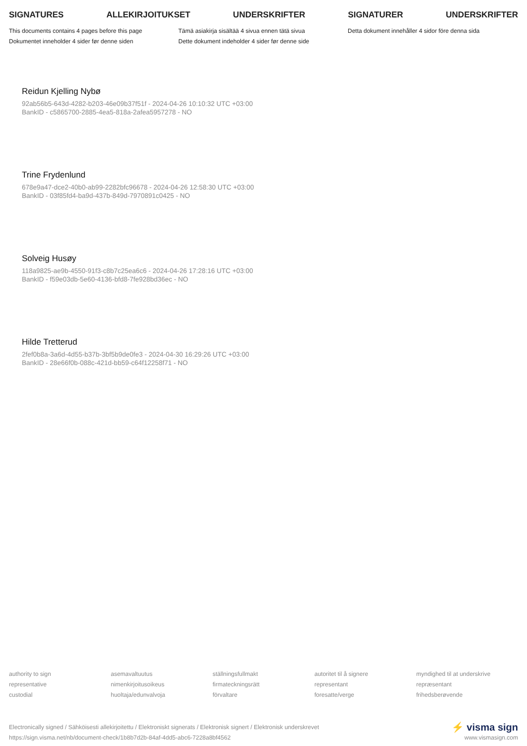SIGNATURES ALLEKIRJOITUKSET UNDERSKRIFTER SIGNATURER UNDERSKRIFTER
This documents contains 4 pages before this page
Dokumentet inneholder 4 sider før denne siden
Tämä asiakirja sisältää 4 sivua ennen tätä sivua
Dette dokument indeholder 4 sider før denne side
Detta dokument innehåller 4 sidor före denna sida
Reidun Kjelling Nybø
92ab56b5-643d-4282-b203-46e09b37f51f - 2024-04-26 10:10:32 UTC +03:00
BankID - c5865700-2885-4ea5-818a-2afea5957278 - NO
Trine Frydenlund
678e9a47-dce2-40b0-ab99-2282bfc96678 - 2024-04-26 12:58:30 UTC +03:00
BankID - 03f85fd4-ba9d-437b-849d-7970891c0425 - NO
Solveig Husøy
118a9825-ae9b-4550-91f3-c8b7c25ea6c6 - 2024-04-26 17:28:16 UTC +03:00
BankID - f59e03db-5e60-4136-bfd8-7fe928bd36ec - NO
Hilde Tretterud
2fef0b8a-3a6d-4d55-b37b-3bf5b9de0fe3 - 2024-04-30 16:29:26 UTC +03:00
BankID - 28e66f0b-088c-421d-bb59-c64f12258f71 - NO
authority to sign
representative
custodial
asemavaltuutus
nimenkirjoitusoikeus
huoltaja/edunvalvoja
ställningsfullmakt
firmateckningsrätt
förvaltare
autoritet til å signere
representant
foresatte/verge
myndighed til at underskrive
repræsentant
frihedsberøvende
Electronically signed / Sähköisesti allekirjoitettu / Elektroniskt signerats / Elektronisk signert / Elektronisk underskrevet
https://sign.visma.net/nb/document-check/1b8b7d2b-84af-4dd5-abc6-7228a8bf4562
⚡ visma sign
www.vismasign.com